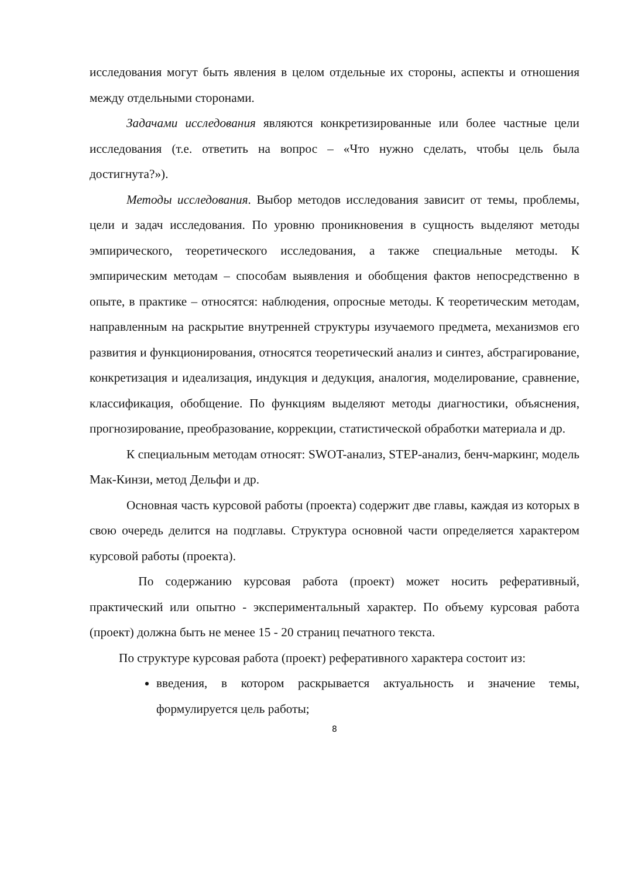исследования могут быть явления в целом отдельные их стороны, аспекты и отношения между отдельными сторонами.
Задачами исследования являются конкретизированные или более частные цели исследования (т.е. ответить на вопрос – «Что нужно сделать, чтобы цель была достигнута?»).
Методы исследования. Выбор методов исследования зависит от темы, проблемы, цели и задач исследования. По уровню проникновения в сущность выделяют методы эмпирического, теоретического исследования, а также специальные методы. К эмпирическим методам – способам выявления и обобщения фактов непосредственно в опыте, в практике – относятся: наблюдения, опросные методы. К теоретическим методам, направленным на раскрытие внутренней структуры изучаемого предмета, механизмов его развития и функционирования, относятся теоретический анализ и синтез, абстрагирование, конкретизация и идеализация, индукция и дедукция, аналогия, моделирование, сравнение, классификация, обобщение. По функциям выделяют методы диагностики, объяснения, прогнозирование, преобразование, коррекции, статистической обработки материала и др.
К специальным методам относят: SWOT-анализ, STEP-анализ, бенч-маркинг, модель Мак-Кинзи, метод Дельфи и др.
Основная часть курсовой работы (проекта) содержит две главы, каждая из которых в свою очередь делится на подглавы. Структура основной части определяется характером курсовой работы (проекта).
По содержанию курсовая работа (проект) может носить реферативный, практический или опытно - экспериментальный характер. По объему курсовая работа (проект) должна быть не менее 15 - 20 страниц печатного текста.
По структуре курсовая работа (проект) реферативного характера состоит из:
введения, в котором раскрывается актуальность и значение темы, формулируется цель работы;
8